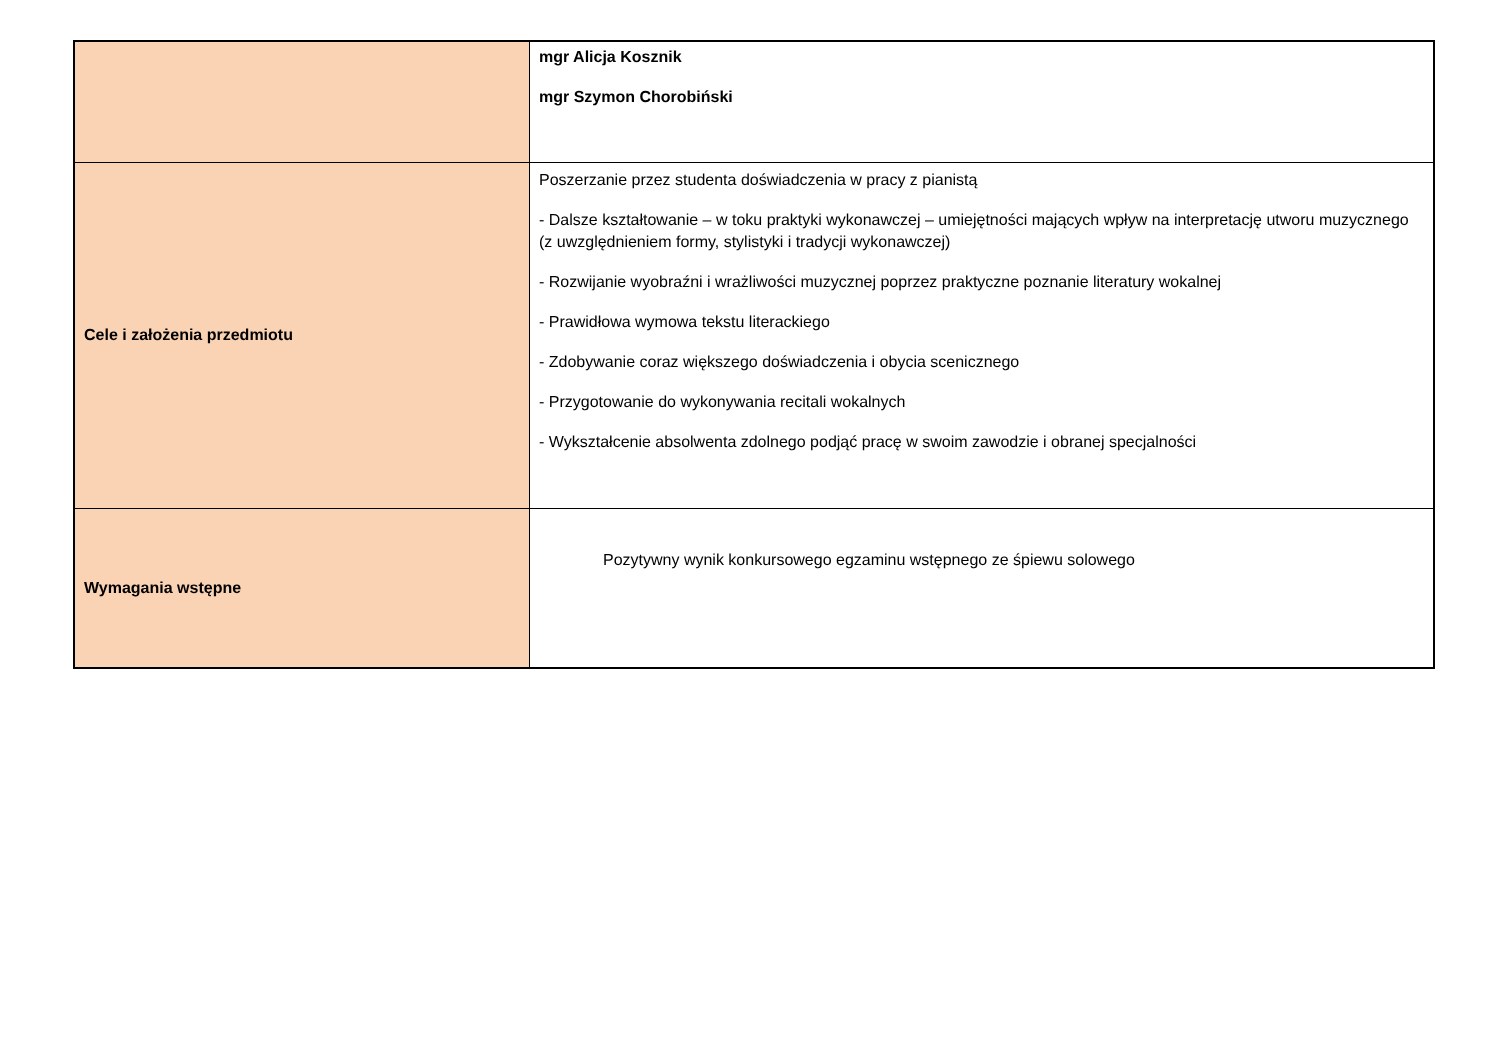| | mgr Alicja Kosznik mgr Szymon Chorobiński |
| Cele i założenia przedmiotu | Poszerzanie przez studenta doświadczenia w pracy z pianistą - Dalsze kształtowanie – w toku praktyki wykonawczej – umiejętności mających wpływ na interpretację utworu muzycznego (z uwzględnieniem formy, stylistyki i tradycji wykonawczej) - Rozwijanie wyobraźni i wrażliwości muzycznej poprzez praktyczne poznanie literatury wokalnej - Prawidłowa wymowa tekstu literackiego - Zdobywanie coraz większego doświadczenia i obycia scenicznego - Przygotowanie do wykonywania recitali wokalnych - Wykształcenie absolwenta zdolnego podjąć pracę w swoim zawodzie i obranej specjalności |
| Wymagania wstępne | Pozytywny wynik konkursowego egzaminu wstępnego ze śpiewu solowego |